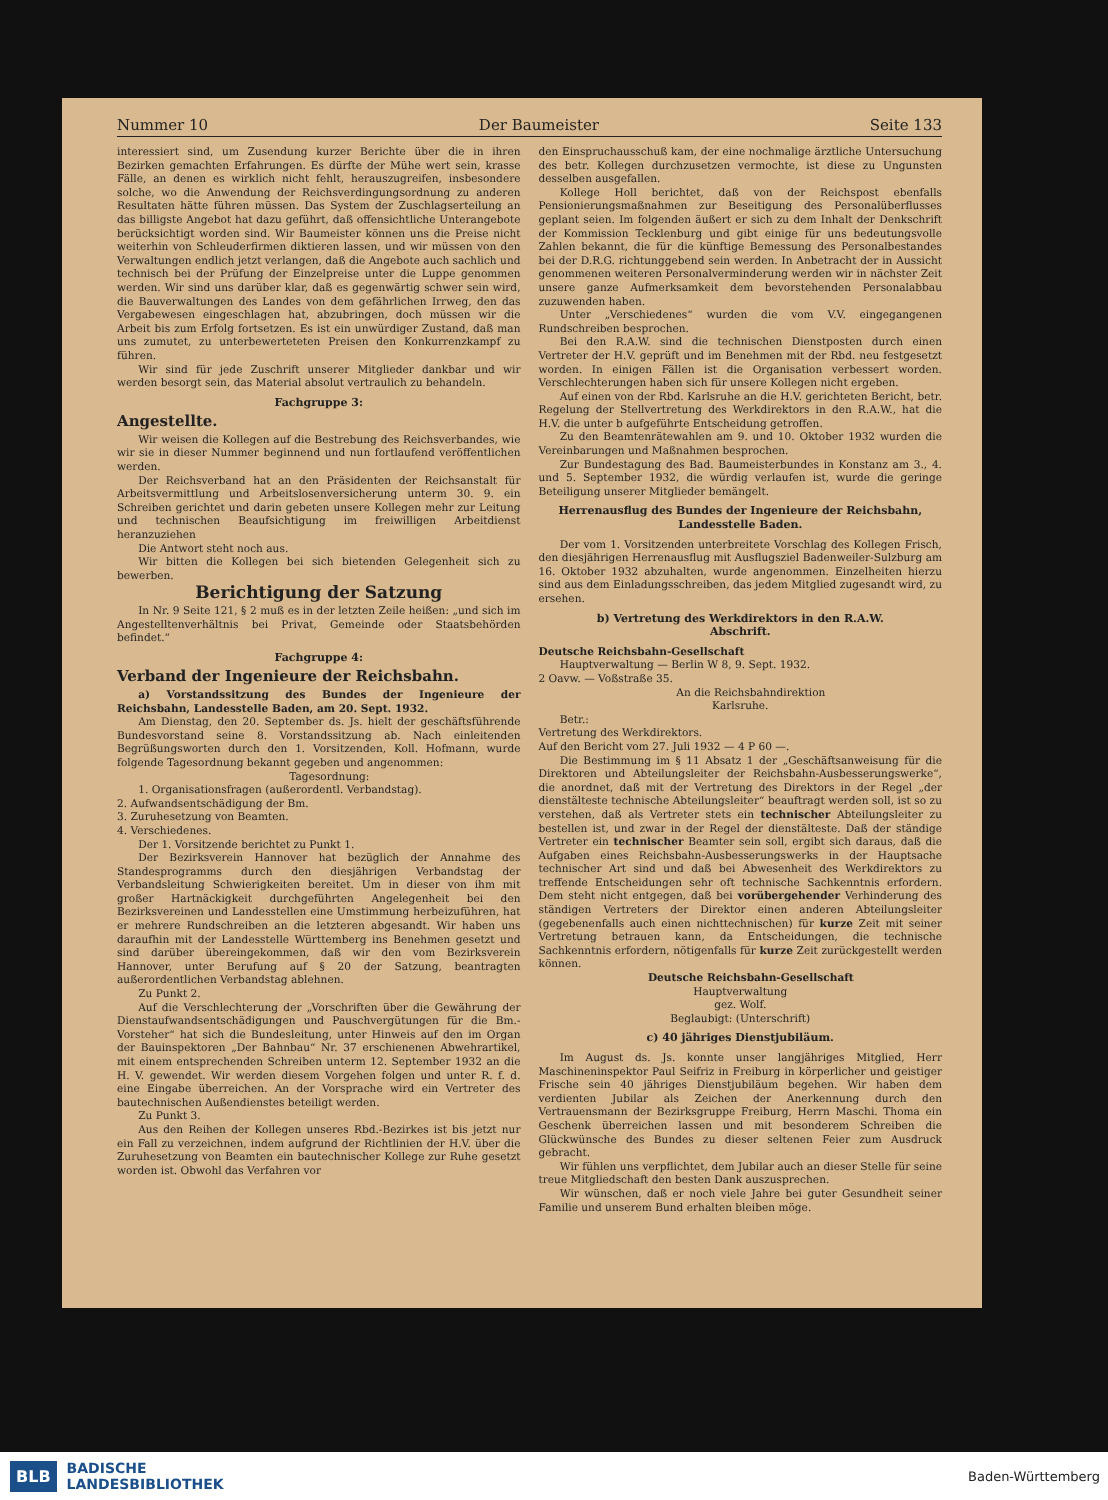Nummer 10 Der Baumeister Seite 133
interessiert sind, um Zusendung kurzer Berichte über die in ihren Bezirken gemachten Erfahrungen. Es dürfte der Mühe wert sein, krasse Fälle, an denen es wirklich nicht fehlt, herauszugreifen, insbesondere solche, wo die Anwendung der Reichsverdingungsordnung zu anderen Resultaten hätte führen müssen. Das System der Zuschlagserteilung an das billigste Angebot hat dazu geführt, daß offensichtliche Unterangebote berücksichtigt worden sind. Wir Baumeister können uns die Preise nicht weiterhin von Schleuderfirmen diktieren lassen, und wir müssen von den Verwaltungen endlich jetzt verlangen, daß die Angebote auch sachlich und technisch bei der Prüfung der Einzelpreise unter die Luppe genommen werden. Wir sind uns darüber klar, daß es gegenwärtig schwer sein wird, die Bauverwaltungen des Landes von dem gefährlichen Irrweg, den das Vergabewesen eingeschlagen hat, abzubringen, doch müssen wir die Arbeit bis zum Erfolg fortsetzen. Es ist ein unwürdiger Zustand, daß man uns zumutet, zu unterbewerteteten Preisen den Konkurrenzkampf zu führen.
Wir sind für jede Zuschrift unserer Mitglieder dankbar und wir werden besorgt sein, das Material absolut vertraulich zu behandeln.
Fachgruppe 3:
Angestellte.
Wir weisen die Kollegen auf die Bestrebung des Reichsverbandes, wie wir sie in dieser Nummer beginnend und nun fortlaufend veröffentlichen werden.
Der Reichsverband hat an den Präsidenten der Reichsanstalt für Arbeitsvermittlung und Arbeitslosenversicherung unterm 30. 9. ein Schreiben gerichtet und darin gebeten unsere Kollegen mehr zur Leitung und technischen Beaufsichtigung im freiwilligen Arbeitdienst heranzuziehen
Die Antwort steht noch aus.
Wir bitten die Kollegen bei sich bietenden Gelegenheit sich zu bewerben.
Berichtigung der Satzung
In Nr. 9 Seite 121, § 2 muß es in der letzten Zeile heißen: „und sich im Angestelltenverhältnis bei Privat, Gemeinde oder Staatsbehörden befindet.“
Fachgruppe 4:
Verband der Ingenieure der Reichsbahn.
a) Vorstandssitzung des Bundes der Ingenieure der Reichsbahn, Landesstelle Baden, am 20. Sept. 1932.
Am Dienstag, den 20. September ds. Js. hielt der geschäftsführende Bundesvorstand seine 8. Vorstandssitzung ab. Nach einleitenden Begrüßungsworten durch den 1. Vorsitzenden, Koll. Hofmann, wurde folgende Tagesordnung bekannt gegeben und angenommen:
Tagesordnung:
1. Organisationsfragen (außerordentl. Verbandstag).
2. Aufwandsentschädigung der Bm.
3. Zuruhesetzung von Beamten.
4. Verschiedenes.
Der 1. Vorsitzende berichtet zu Punkt 1.
Der Bezirksverein Hannover hat bezüglich der Annahme des Standesprogramms durch den diesjährigen Verbandstag der Verbandsleitung Schwierigkeiten bereitet. Um in dieser von ihm mit großer Hartnäckigkeit durchgeführten Angelegenheit bei den Bezirksvereinen und Landesstellen eine Umstimmung herbeizuführen, hat er mehrere Rundschreiben an die letzteren abgesandt. Wir haben uns daraufhin mit der Landesstelle Württemberg ins Benehmen gesetzt und sind darüber übereingekommen, daß wir den vom Bezirksverein Hannover, unter Berufung auf § 20 der Satzung, beantragten außerordentlichen Verbandstag ablehnen.
Zu Punkt 2.
Auf die Verschlechterung der „Vorschriften über die Gewährung der Dienstaufwandsentschädigungen und Pauschvergütungen für die Bm.-Vorsteher“ hat sich die Bundesleitung, unter Hinweis auf den im Organ der Bauinspektoren „Der Bahnbau“ Nr. 37 erschienenen Abwehrartikel, mit einem entsprechenden Schreiben unterm 12. September 1932 an die H. V. gewendet. Wir werden diesem Vorgehen folgen und unter R. f. d. eine Eingabe überreichen. An der Vorsprache wird ein Vertreter des bautechnischen Außendienstes beteiligt werden.
Zu Punkt 3.
Aus den Reihen der Kollegen unseres Rbd.-Bezirkes ist bis jetzt nur ein Fall zu verzeichnen, indem aufgrund der Richtlinien der H.V. über die Zuruhesetzung von Beamten ein bautechnischer Kollege zur Ruhe gesetzt worden ist. Obwohl das Verfahren vor
den Einspruchausschuß kam, der eine nochmalige ärztliche Untersuchung des betr. Kollegen durchzusetzen vermochte, ist diese zu Ungunsten desselben ausgefallen.
Kollege Holl berichtet, daß von der Reichspost ebenfalls Pensionierungsmaßnahmen zur Beseitigung des Personalüberflusses geplant seien. Im folgenden äußert er sich zu dem Inhalt der Denkschrift der Kommission Tecklenburg und gibt einige für uns bedeutungsvolle Zahlen bekannt, die für die künftige Bemessung des Personalbestandes bei der D.R.G. richtunggebend sein werden. In Anbetracht der in Aussicht genommenen weiteren Personalverminderung werden wir in nächster Zeit unsere ganze Aufmerksamkeit dem bevorstehenden Personalabbau zuzuwenden haben.
Unter „Verschiedenes“ wurden die vom V.V. eingegangenen Rundschreiben besprochen.
Bei den R.A.W. sind die technischen Dienstposten durch einen Vertreter der H.V. geprüft und im Benehmen mit der Rbd. neu festgesetzt worden. In einigen Fällen ist die Organisation verbessert worden. Verschlechterungen haben sich für unsere Kollegen nicht ergeben.
Auf einen von der Rbd. Karlsruhe an die H.V. gerichteten Bericht, betr. Regelung der Stellvertretung des Werkdirektors in den R.A.W., hat die H.V. die unter b aufgeführte Entscheidung getroffen.
Zu den Beamtenrätewahlen am 9. und 10. Oktober 1932 wurden die Vereinbarungen und Maßnahmen besprochen.
Zur Bundestagung des Bad. Baumeisterbundes in Konstanz am 3., 4. und 5. September 1932, die würdig verlaufen ist, wurde die geringe Beteiligung unserer Mitglieder bemängelt.
Herrenausflug des Bundes der Ingenieure der Reichsbahn, Landesstelle Baden.
Der vom 1. Vorsitzenden unterbreitete Vorschlag des Kollegen Frisch, den diesjährigen Herrenausflug mit Ausflugsziel Badenweiler-Sulzburg am 16. Oktober 1932 abzuhalten, wurde angenommen. Einzelheiten hierzu sind aus dem Einladungsschreiben, das jedem Mitglied zugesandt wird, zu ersehen.
b) Vertretung des Werkdirektors in den R.A.W.
Abschrift.
Deutsche Reichsbahn-Gesellschaft
Hauptverwaltung — Berlin W 8, 9. Sept. 1932.
2 Oavw. — Voßstraße 35.
An die Reichsbahndirektion
Karlsruhe.
Betr.:
Vertretung des Werkdirektors.
Auf den Bericht vom 27. Juli 1932 — 4 P 60 —.
Die Bestimmung im § 11 Absatz 1 der „Geschäftsanweisung für die Direktoren und Abteilungsleiter der Reichsbahn-Ausbesserungswerke“, die anordnet, daß mit der Vertretung des Direktors in der Regel „der dienstälteste technische Abteilungsleiter“ beauftragt werden soll, ist so zu verstehen, daß als Vertreter stets ein technischer Abteilungsleiter zu bestellen ist, und zwar in der Regel der dienstälteste. Daß der ständige Vertreter ein technischer Beamter sein soll, ergibt sich daraus, daß die Aufgaben eines Reichsbahn-Ausbesserungswerks in der Hauptsache technischer Art sind und daß bei Abwesenheit des Werkdirektors zu treffende Entscheidungen sehr oft technische Sachkenntnis erfordern. Dem steht nicht entgegen, daß bei vorübergehender Verhinderung des ständigen Vertreters der Direktor einen anderen Abteilungsleiter (gegebenenfalls auch einen nichttechnischen) für kurze Zeit mit seiner Vertretung betrauen kann, da Entscheidungen, die technische Sachkenntnis erfordern, nötigenfalls für kurze Zeit zurückgestellt werden können.
Deutsche Reichsbahn-Gesellschaft
Hauptverwaltung
gez. Wolf.
Beglaubigt: (Unterschrift)
c) 40 jähriges Dienstjubiläum.
Im August ds. Js. konnte unser langjähriges Mitglied, Herr Maschineninspektor Paul Seifriz in Freiburg in körperlicher und geistiger Frische sein 40 jähriges Dienstjubiläum begehen. Wir haben dem verdienten Jubilar als Zeichen der Anerkennung durch den Vertrauensmann der Bezirksgruppe Freiburg, Herrn Maschi. Thoma ein Geschenk überreichen lassen und mit besonderem Schreiben die Glückwünsche des Bundes zu dieser seltenen Feier zum Ausdruck gebracht.
Wir fühlen uns verpflichtet, dem Jubilar auch an dieser Stelle für seine treue Mitgliedschaft den besten Dank auszusprechen.
Wir wünschen, daß er noch viele Jahre bei guter Gesundheit seiner Familie und unserem Bund erhalten bleiben möge.
BLB BADISCHE
LANDESBIBLIOTHEK Baden-Württemberg